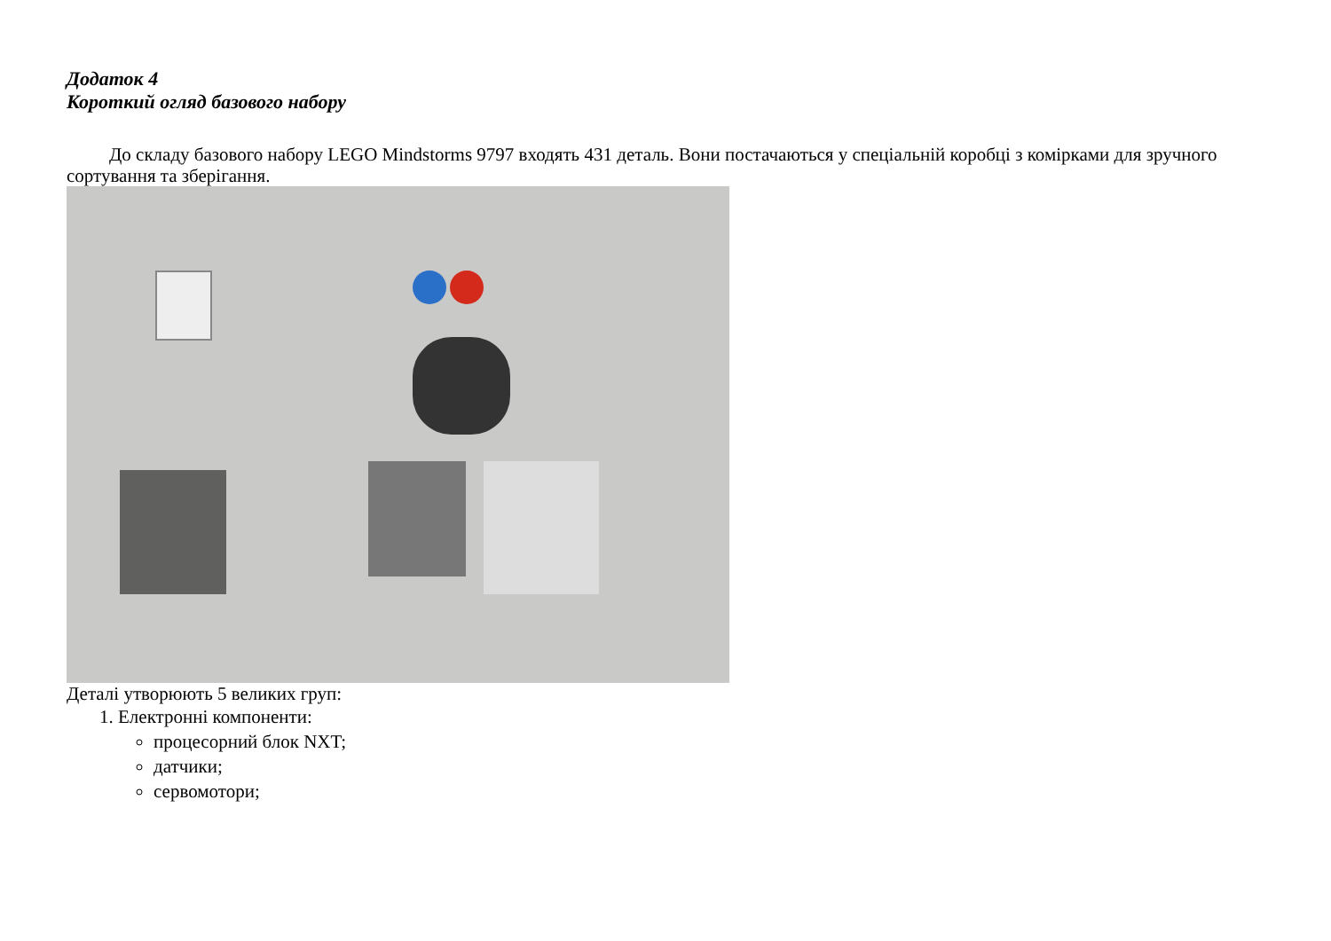Додаток 4
Короткий огляд базового набору
До складу базового набору LEGO Mindstorms 9797 входять 431 деталь. Вони постачаються у спеціальній коробці з комірками для зручного сортування та зберігання.
Деталі утворюють 5 великих груп:
1. Електронні компоненти:
процесорний блок NXT;
датчики;
сервомотори;